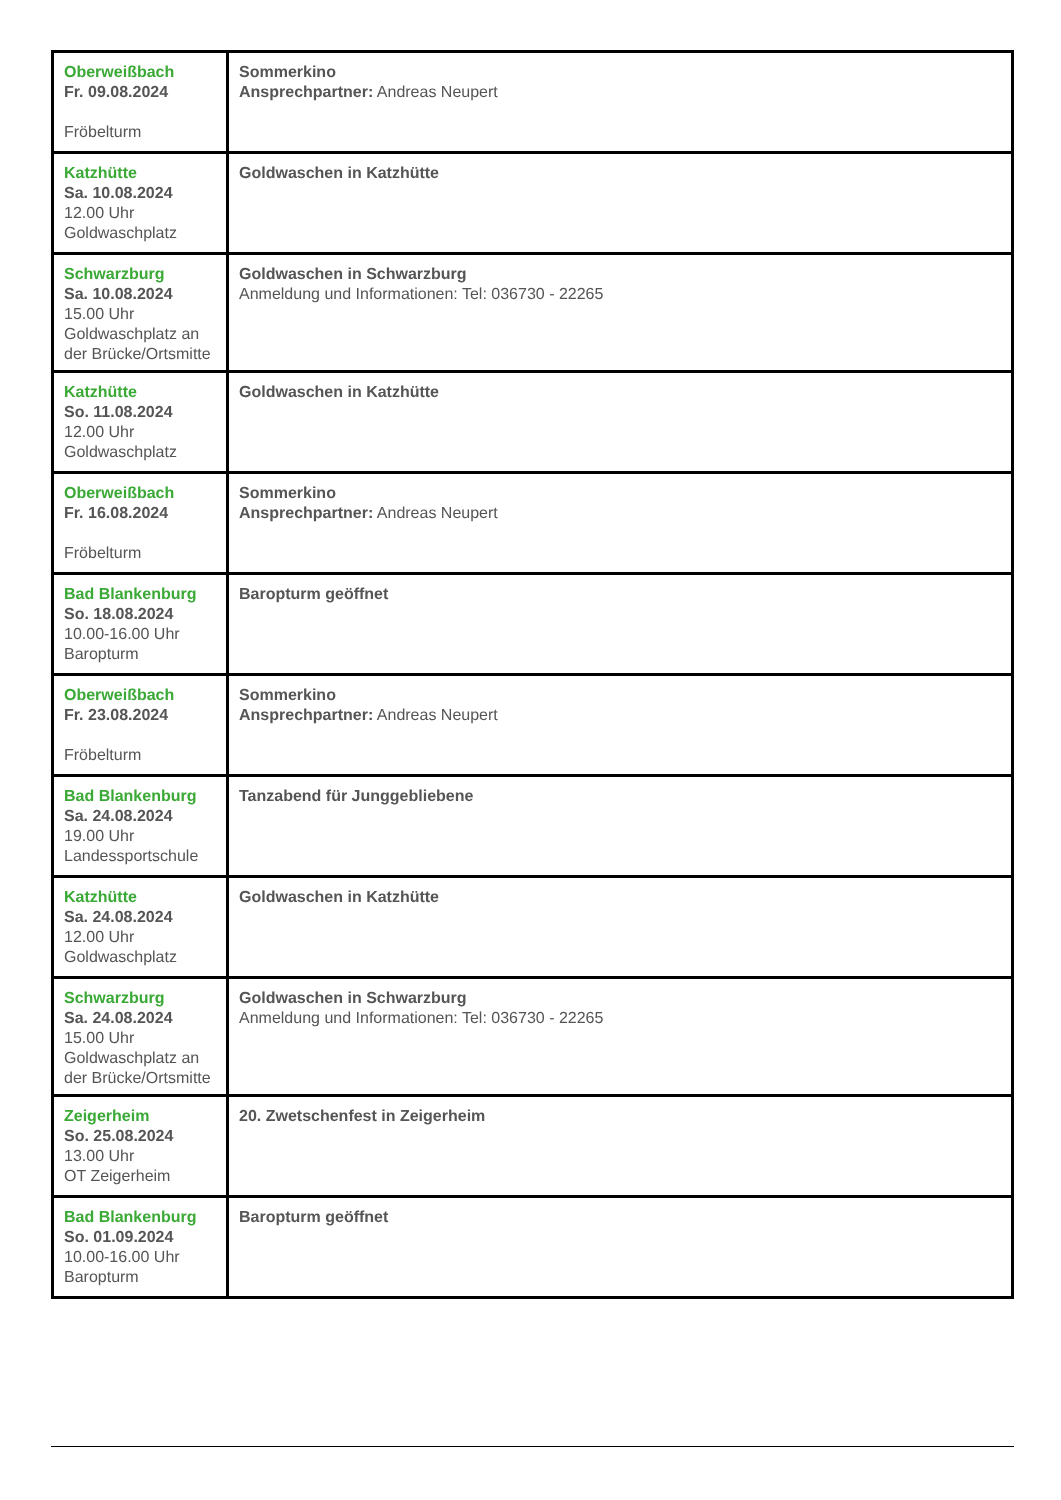| Oberweißbach Fr. 09.08.2024 Fröbelturm | Sommerkino Ansprechpartner: Andreas Neupert |
| Katzhütte Sa. 10.08.2024 12.00 Uhr Goldwaschplatz | Goldwaschen in Katzhütte |
| Schwarzburg Sa. 10.08.2024 15.00 Uhr Goldwaschplatz an der Brücke/Ortsmitte | Goldwaschen in Schwarzburg Anmeldung und Informationen: Tel: 036730 - 22265 |
| Katzhütte So. 11.08.2024 12.00 Uhr Goldwaschplatz | Goldwaschen in Katzhütte |
| Oberweißbach Fr. 16.08.2024 Fröbelturm | Sommerkino Ansprechpartner: Andreas Neupert |
| Bad Blankenburg So. 18.08.2024 10.00-16.00 Uhr Baropturm | Baropturm geöffnet |
| Oberweißbach Fr. 23.08.2024 Fröbelturm | Sommerkino Ansprechpartner: Andreas Neupert |
| Bad Blankenburg Sa. 24.08.2024 19.00 Uhr Landessportschule | Tanzabend für Junggebliebene |
| Katzhütte Sa. 24.08.2024 12.00 Uhr Goldwaschplatz | Goldwaschen in Katzhütte |
| Schwarzburg Sa. 24.08.2024 15.00 Uhr Goldwaschplatz an der Brücke/Ortsmitte | Goldwaschen in Schwarzburg Anmeldung und Informationen: Tel: 036730 - 22265 |
| Zeigerheim So. 25.08.2024 13.00 Uhr OT Zeigerheim | 20. Zwetschenfest in Zeigerheim |
| Bad Blankenburg So. 01.09.2024 10.00-16.00 Uhr Baropturm | Baropturm geöffnet |